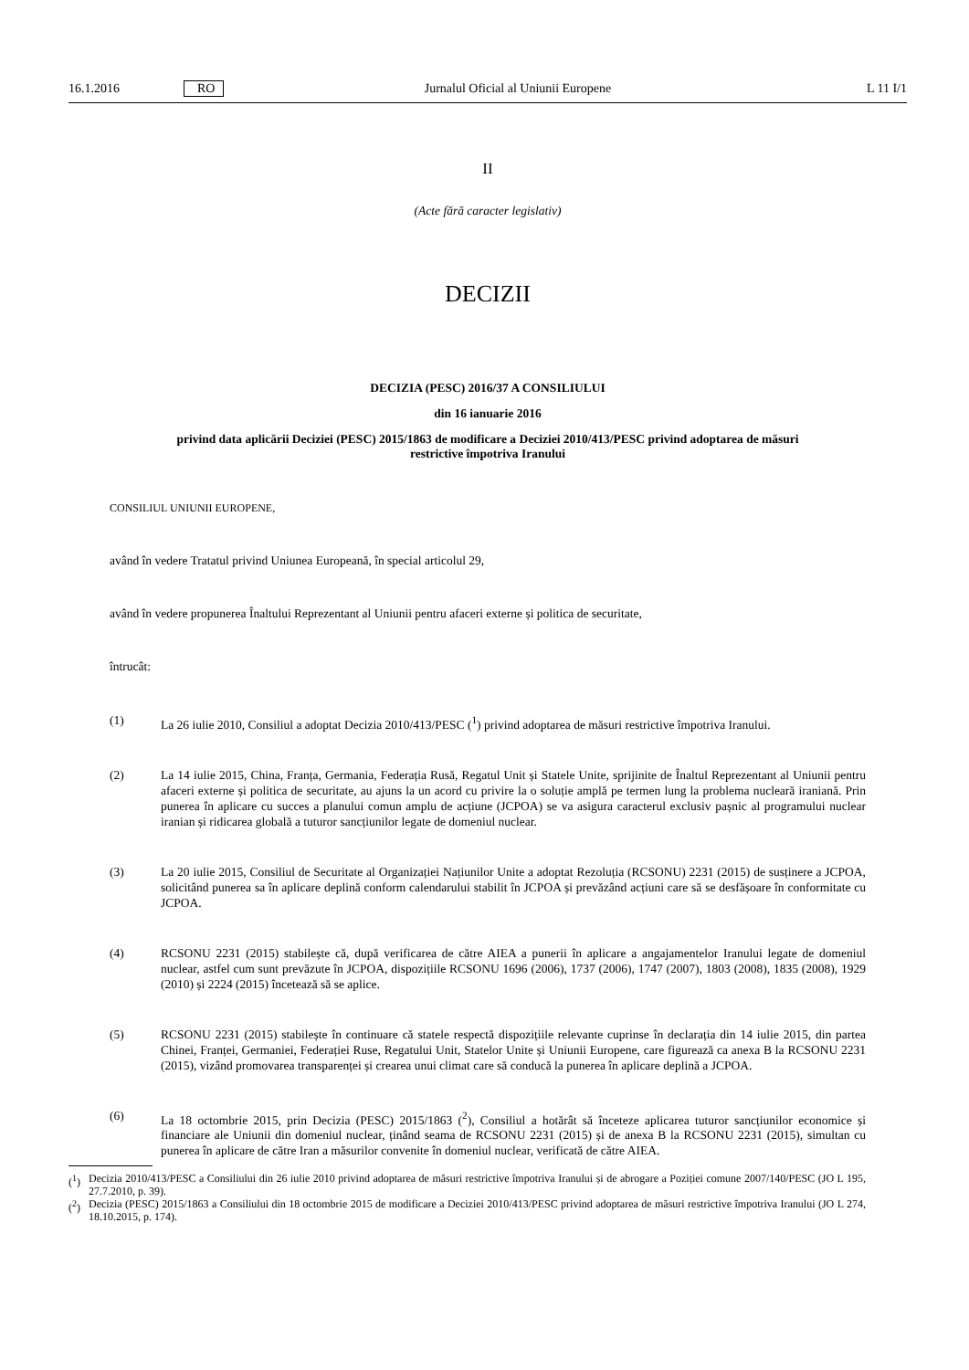16.1.2016 RO Jurnalul Oficial al Uniunii Europene L 11 I/1
II
(Acte fără caracter legislativ)
DECIZII
DECIZIA (PESC) 2016/37 A CONSILIULUI
din 16 ianuarie 2016
privind data aplicării Deciziei (PESC) 2015/1863 de modificare a Deciziei 2010/413/PESC privind adoptarea de măsuri restrictive împotriva Iranului
CONSILIUL UNIUNII EUROPENE,
având în vedere Tratatul privind Uniunea Europeană, în special articolul 29,
având în vedere propunerea Înaltului Reprezentant al Uniunii pentru afaceri externe și politica de securitate,
întrucât:
(1) La 26 iulie 2010, Consiliul a adoptat Decizia 2010/413/PESC (<sup>1</sup>) privind adoptarea de măsuri restrictive împotriva Iranului.
(2) La 14 iulie 2015, China, Franța, Germania, Federația Rusă, Regatul Unit și Statele Unite, sprijinite de Înaltul Reprezentant al Uniunii pentru afaceri externe și politica de securitate, au ajuns la un acord cu privire la o soluție amplă pe termen lung la problema nucleară iraniană. Prin punerea în aplicare cu succes a planului comun amplu de acțiune (JCPOA) se va asigura caracterul exclusiv pașnic al programului nuclear iranian și ridicarea globală a tuturor sancțiunilor legate de domeniul nuclear.
(3) La 20 iulie 2015, Consiliul de Securitate al Organizației Națiunilor Unite a adoptat Rezoluția (RCSONU) 2231 (2015) de susținere a JCPOA, solicitând punerea sa în aplicare deplină conform calendarului stabilit în JCPOA și prevăzând acțiuni care să se desfășoare în conformitate cu JCPOA.
(4) RCSONU 2231 (2015) stabilește că, după verificarea de către AIEA a punerii în aplicare a angajamentelor Iranului legate de domeniul nuclear, astfel cum sunt prevăzute în JCPOA, dispozițiile RCSONU 1696 (2006), 1737 (2006), 1747 (2007), 1803 (2008), 1835 (2008), 1929 (2010) și 2224 (2015) încetează să se aplice.
(5) RCSONU 2231 (2015) stabilește în continuare că statele respectă dispozițiile relevante cuprinse în declarația din 14 iulie 2015, din partea Chinei, Franței, Germaniei, Federației Ruse, Regatului Unit, Statelor Unite și Uniunii Europene, care figurează ca anexa B la RCSONU 2231 (2015), vizând promovarea transparenței și crearea unui climat care să conducă la punerea în aplicare deplină a JCPOA.
(6) La 18 octombrie 2015, prin Decizia (PESC) 2015/1863 (<sup>2</sup>), Consiliul a hotărât să înceteze aplicarea tuturor sancțiunilor economice și financiare ale Uniunii din domeniul nuclear, ținând seama de RCSONU 2231 (2015) și de anexa B la RCSONU 2231 (2015), simultan cu punerea în aplicare de către Iran a măsurilor convenite în domeniul nuclear, verificată de către AIEA.
(<sup>1</sup>) Decizia 2010/413/PESC a Consiliului din 26 iulie 2010 privind adoptarea de măsuri restrictive împotriva Iranului și de abrogare a Poziției comune 2007/140/PESC (JO L 195, 27.7.2010, p. 39).
(<sup>2</sup>) Decizia (PESC) 2015/1863 a Consiliului din 18 octombrie 2015 de modificare a Deciziei 2010/413/PESC privind adoptarea de măsuri restrictive împotriva Iranului (JO L 274, 18.10.2015, p. 174).